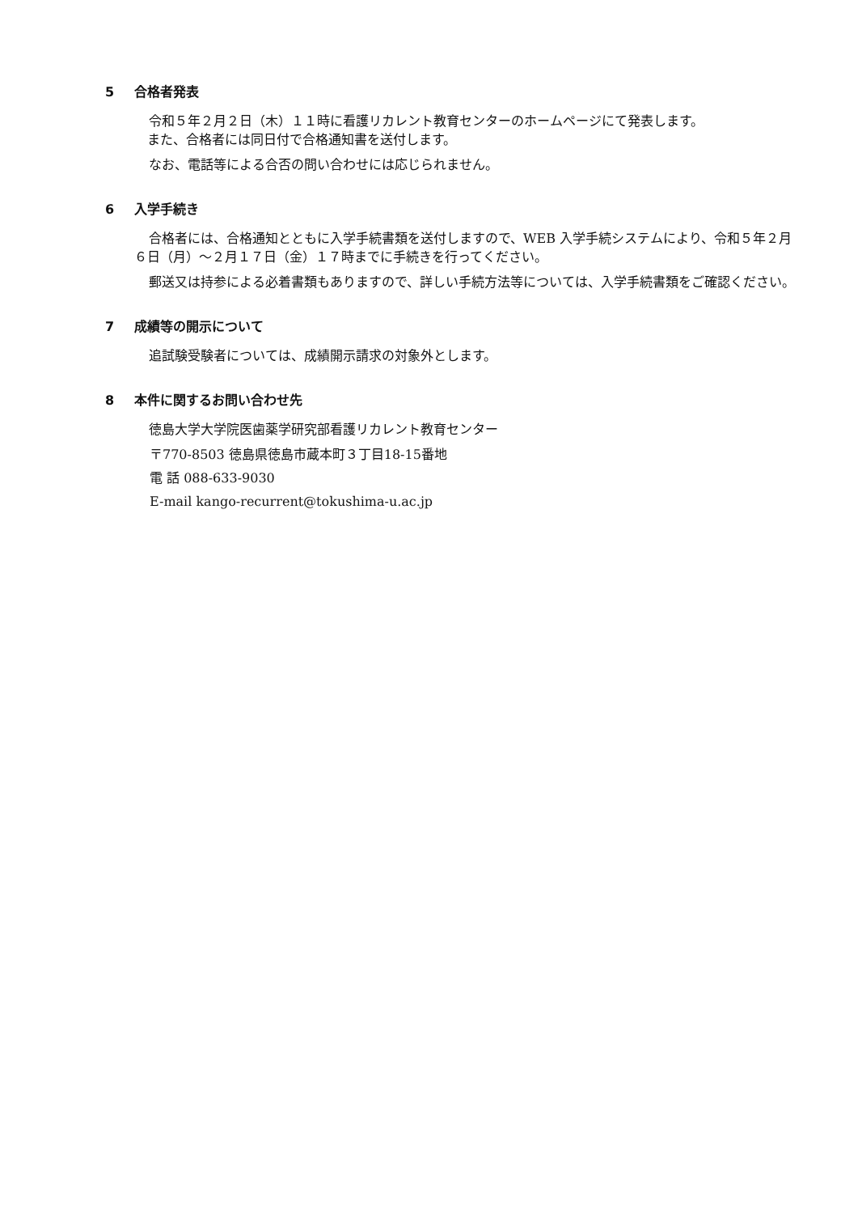5 合格者発表
令和５年２月２日（木）１１時に看護リカレント教育センターのホームページにて発表します。
　また、合格者には同日付で合格通知書を送付します。
なお、電話等による合否の問い合わせには応じられません。
6 入学手続き
合格者には、合格通知とともに入学手続書類を送付しますので、WEB 入学手続システムにより、令和５年２月６日（月）～２月１７日（金）１７時までに手続きを行ってください。
郵送又は持参による必着書類もありますので、詳しい手続方法等については、入学手続書類をご確認ください。
7 成績等の開示について
追試験受験者については、成績開示請求の対象外とします。
8 本件に関するお問い合わせ先
徳島大学大学院医歯薬学研究部看護リカレント教育センター
〒770-8503 徳島県徳島市蔵本町３丁目18-15番地
電 話 088-633-9030
E-mail kango-recurrent@tokushima-u.ac.jp